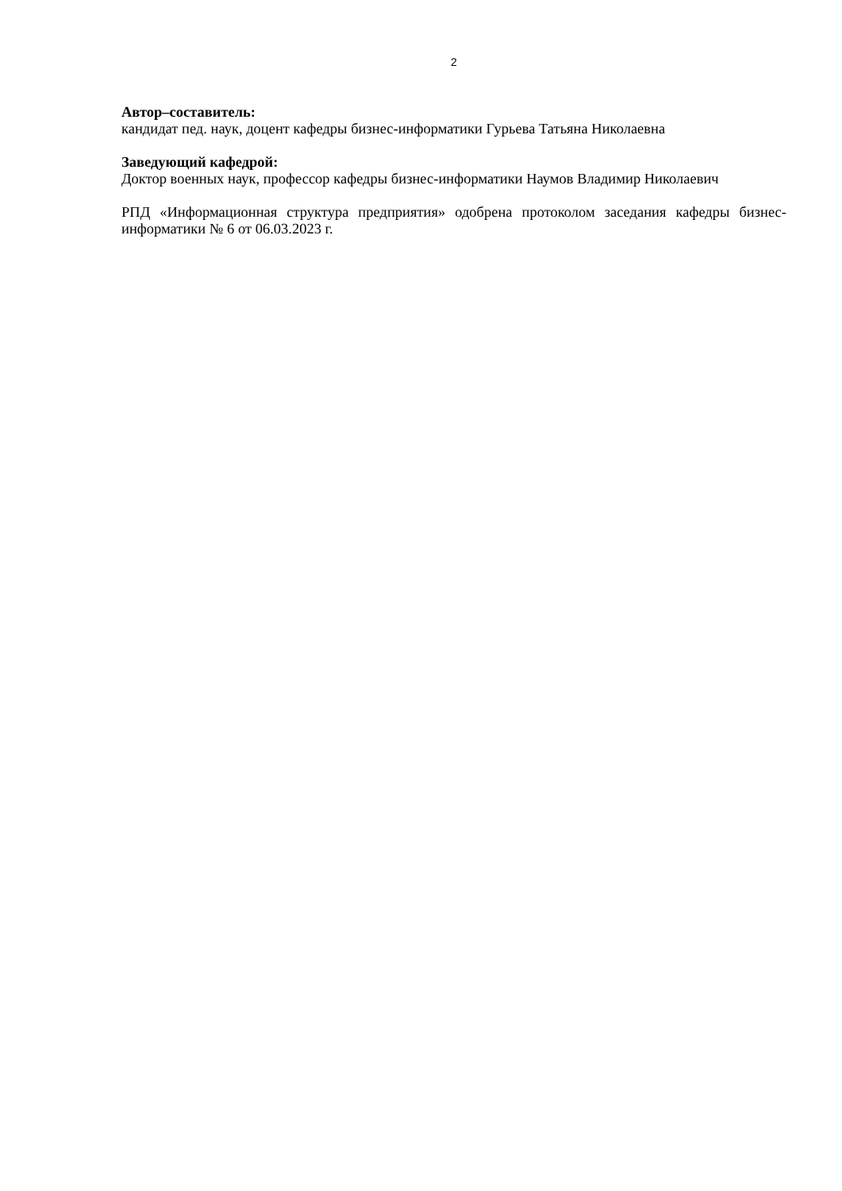2
Автор–составитель:
кандидат пед. наук, доцент кафедры бизнес-информатики Гурьева Татьяна Николаевна
Заведующий кафедрой:
Доктор военных наук, профессор кафедры бизнес-информатики Наумов Владимир Николаевич
РПД «Информационная структура предприятия» одобрена протоколом заседания кафедры бизнес-информатики № 6 от 06.03.2023 г.